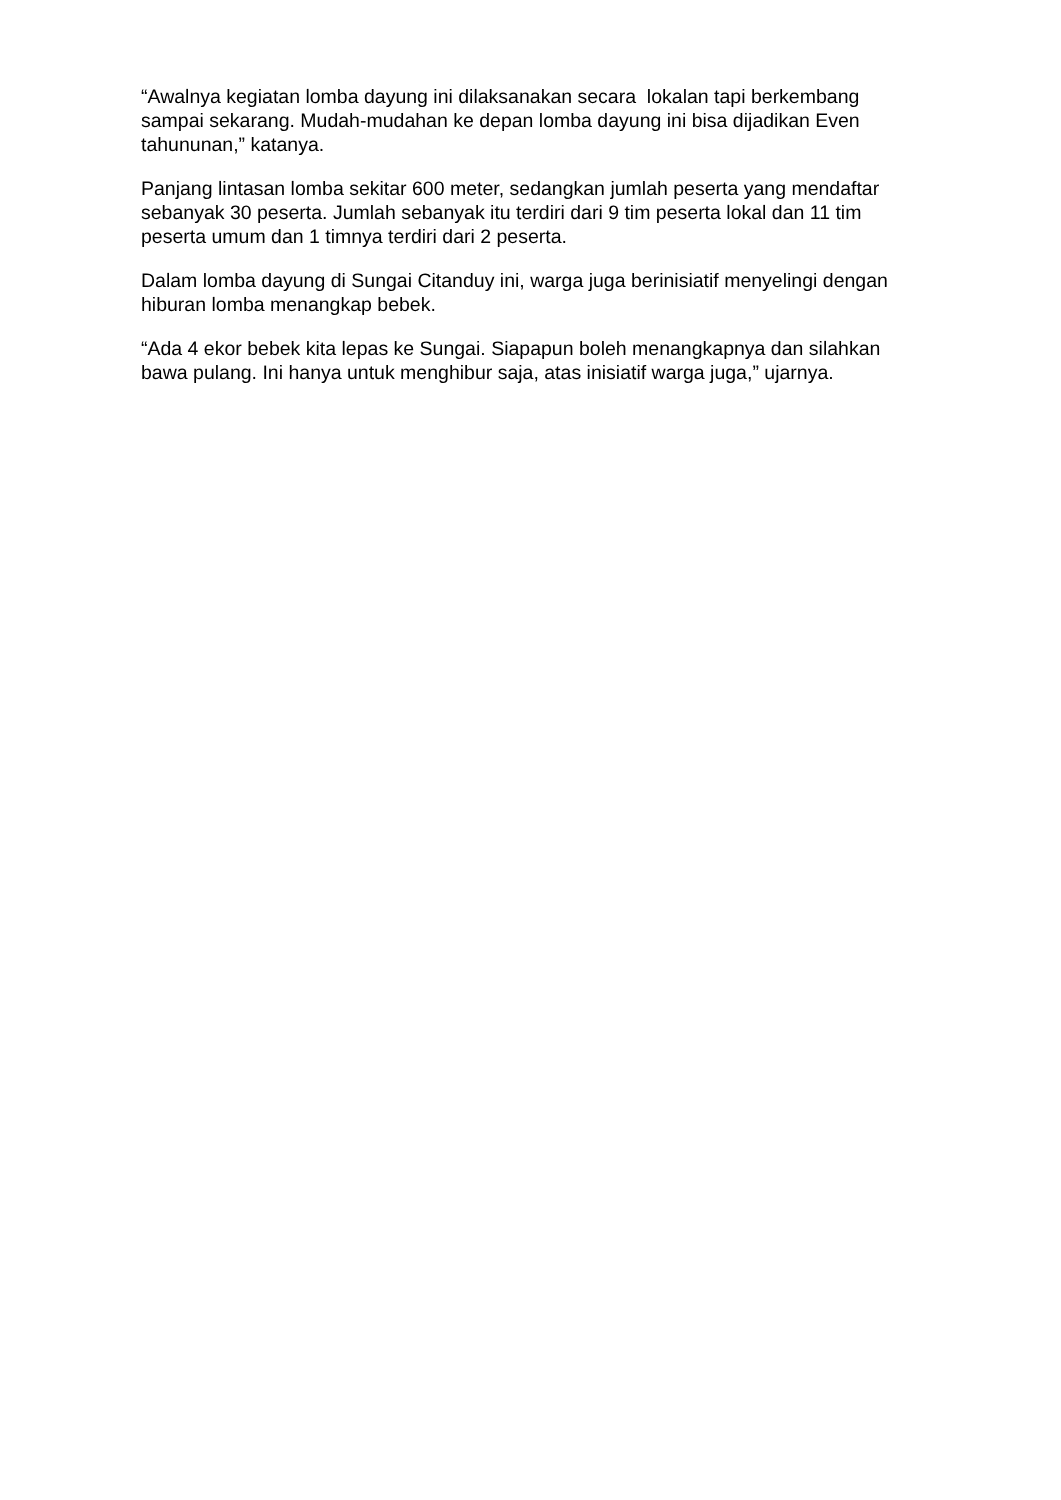“Awalnya kegiatan lomba dayung ini dilaksanakan secara lokalan tapi berkembang sampai sekarang. Mudah-mudahan ke depan lomba dayung ini bisa dijadikan Even tahununan,” katanya.
Panjang lintasan lomba sekitar 600 meter, sedangkan jumlah peserta yang mendaftar sebanyak 30 peserta. Jumlah sebanyak itu terdiri dari 9 tim peserta lokal dan 11 tim peserta umum dan 1 timnya terdiri dari 2 peserta.
Dalam lomba dayung di Sungai Citanduy ini, warga juga berinisiatif menyelingi dengan hiburan lomba menangkap bebek.
“Ada 4 ekor bebek kita lepas ke Sungai. Siapapun boleh menangkapnya dan silahkan bawa pulang. Ini hanya untuk menghibur saja, atas inisiatif warga juga,” ujarnya.